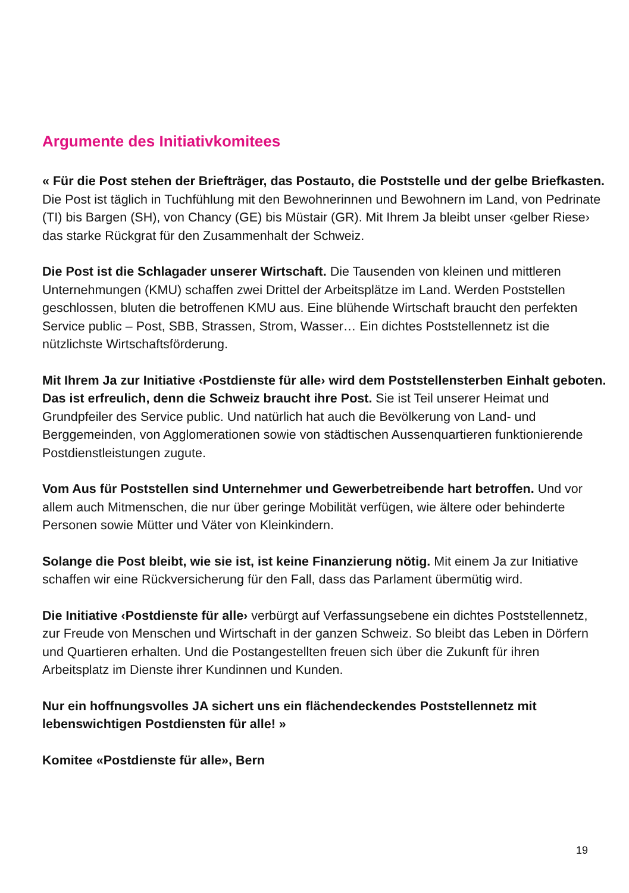Argumente des Initiativkomitees
« Für die Post stehen der Briefträger, das Postauto, die Poststelle und der gelbe Briefkasten. Die Post ist täglich in Tuchfühlung mit den Bewohnerinnen und Bewohnern im Land, von Pedrinate (TI) bis Bargen (SH), von Chancy (GE) bis Müstair (GR). Mit Ihrem Ja bleibt unser ‹gelber Riese› das starke Rückgrat für den Zusammenhalt der Schweiz.
Die Post ist die Schlagader unserer Wirtschaft. Die Tausenden von kleinen und mittleren Unternehmungen (KMU) schaffen zwei Drittel der Arbeitsplätze im Land. Werden Poststellen geschlossen, bluten die betroffenen KMU aus. Eine blühende Wirtschaft braucht den perfekten Service public – Post, SBB, Strassen, Strom, Wasser… Ein dichtes Poststellennetz ist die nützlichste Wirtschaftsförderung.
Mit Ihrem Ja zur Initiative ‹Postdienste für alle› wird dem Poststellensterben Einhalt geboten. Das ist erfreulich, denn die Schweiz braucht ihre Post. Sie ist Teil unserer Heimat und Grundpfeiler des Service public. Und natürlich hat auch die Bevölkerung von Land- und Berggemeinden, von Agglomerationen sowie von städtischen Aussenquartieren funktionierende Postdienstleistungen zugute.
Vom Aus für Poststellen sind Unternehmer und Gewerbetreibende hart betroffen. Und vor allem auch Mitmenschen, die nur über geringe Mobilität verfügen, wie ältere oder behinderte Personen sowie Mütter und Väter von Kleinkindern.
Solange die Post bleibt, wie sie ist, ist keine Finanzierung nötig. Mit einem Ja zur Initiative schaffen wir eine Rückversicherung für den Fall, dass das Parlament übermütig wird.
Die Initiative ‹Postdienste für alle› verbürgt auf Verfassungsebene ein dichtes Poststellennetz, zur Freude von Menschen und Wirtschaft in der ganzen Schweiz. So bleibt das Leben in Dörfern und Quartieren erhalten. Und die Postangestellten freuen sich über die Zukunft für ihren Arbeitsplatz im Dienste ihrer Kundinnen und Kunden.
Nur ein hoffnungsvolles JA sichert uns ein flächendeckendes Poststellennetz mit lebenswichtigen Postdiensten für alle! »
Komitee «Postdienste für alle», Bern
19